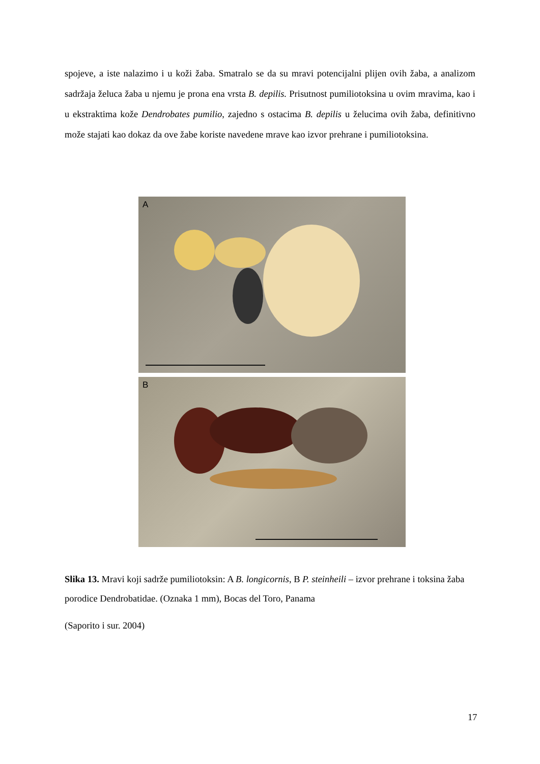spojeve, a iste nalazimo i u koži žaba. Smatralo se da su mravi potencijalni plijen ovih žaba, a analizom sadržaja želuca žaba u njemu je prona ena vrsta B. depilis. Prisutnost pumiliotoksina u ovim mravima, kao i u ekstraktima kože Dendrobates pumilio, zajedno s ostacima B. depilis u želucima ovih žaba, definitivno može stajati kao dokaz da ove žabe koriste navedene mrave kao izvor prehrane i pumiliotoksina.
A
B
Slika 13. Mravi koji sadrže pumiliotoksin: A B. longicornis, B P. steinheili – izvor prehrane i toksina žaba porodice Dendrobatidae. (Oznaka 1 mm), Bocas del Toro, Panama
(Saporito i sur. 2004)
17